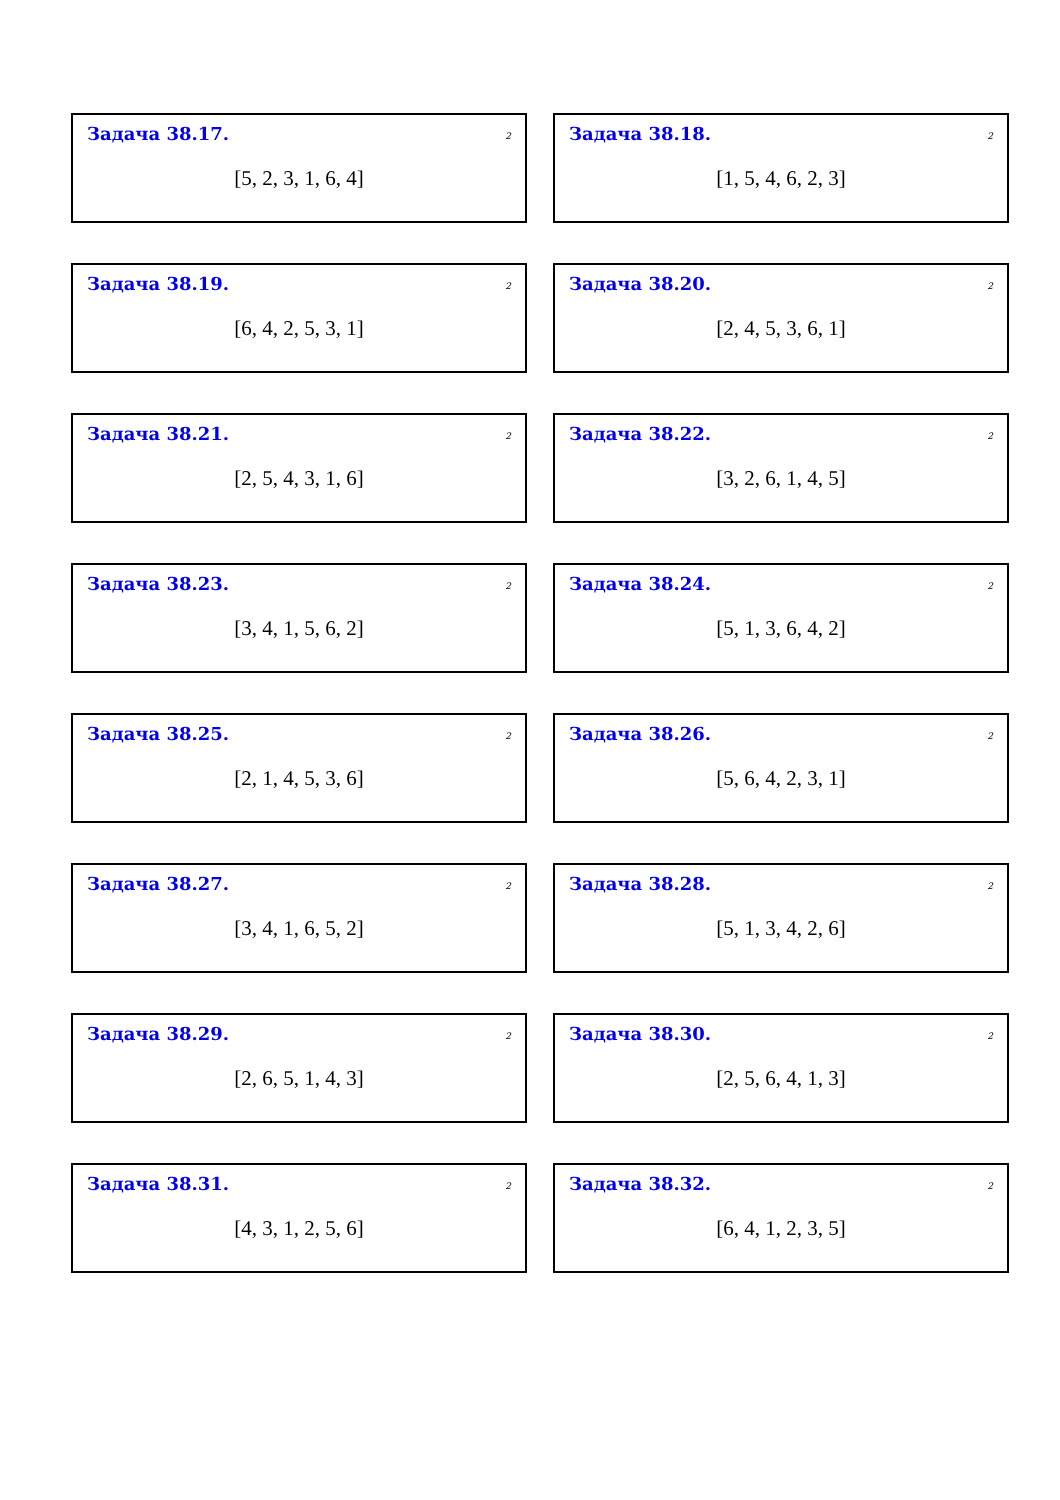Задача 38.17. 2
[5, 2, 3, 1, 6, 4]
Задача 38.18. 2
[1, 5, 4, 6, 2, 3]
Задача 38.19. 2
[6, 4, 2, 5, 3, 1]
Задача 38.20. 2
[2, 4, 5, 3, 6, 1]
Задача 38.21. 2
[2, 5, 4, 3, 1, 6]
Задача 38.22. 2
[3, 2, 6, 1, 4, 5]
Задача 38.23. 2
[3, 4, 1, 5, 6, 2]
Задача 38.24. 2
[5, 1, 3, 6, 4, 2]
Задача 38.25. 2
[2, 1, 4, 5, 3, 6]
Задача 38.26. 2
[5, 6, 4, 2, 3, 1]
Задача 38.27. 2
[3, 4, 1, 6, 5, 2]
Задача 38.28. 2
[5, 1, 3, 4, 2, 6]
Задача 38.29. 2
[2, 6, 5, 1, 4, 3]
Задача 38.30. 2
[2, 5, 6, 4, 1, 3]
Задача 38.31. 2
[4, 3, 1, 2, 5, 6]
Задача 38.32. 2
[6, 4, 1, 2, 3, 5]